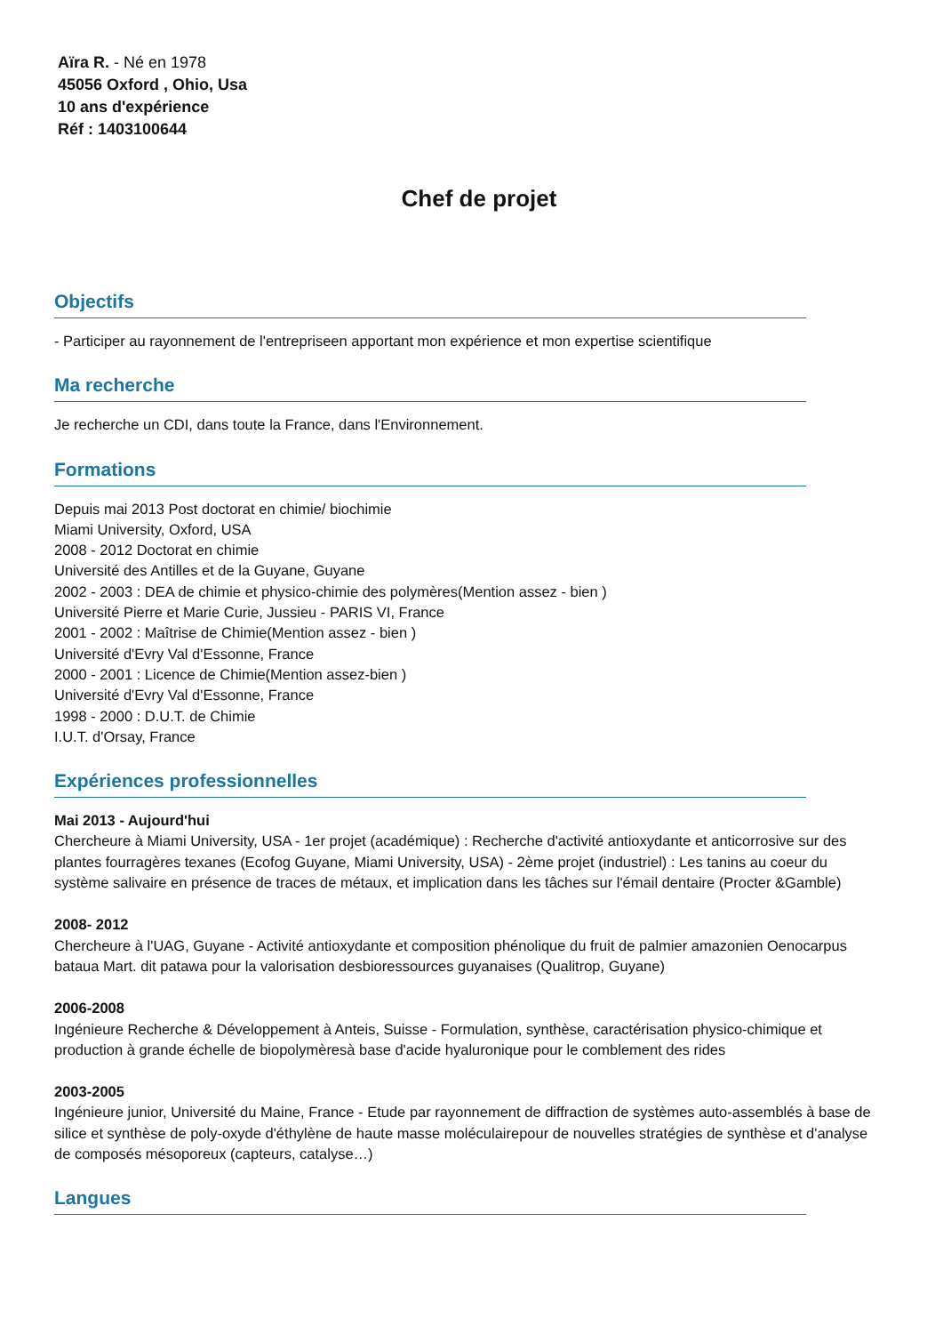Aïra R. - Né en 1978
45056 Oxford , Ohio, Usa
10 ans d'expérience
Réf : 1403100644
Chef de projet
Objectifs
- Participer au rayonnement de l'entrepriseen apportant mon expérience et mon expertise scientifique
Ma recherche
Je recherche un CDI, dans toute la France, dans l'Environnement.
Formations
Depuis mai 2013 Post doctorat en chimie/ biochimie
Miami University, Oxford, USA
2008 - 2012 Doctorat en chimie
Université des Antilles et de la Guyane, Guyane
2002 - 2003 : DEA de chimie et physico-chimie des polymères(Mention assez - bien )
Université Pierre et Marie Curie, Jussieu - PARIS VI, France
2001 - 2002 : Maîtrise de Chimie(Mention assez - bien )
Université d'Evry Val d'Essonne, France
2000 - 2001 : Licence de Chimie(Mention assez-bien )
Université d'Evry Val d'Essonne, France
1998 - 2000 : D.U.T. de Chimie
I.U.T. d'Orsay, France
Expériences professionnelles
Mai 2013 - Aujourd'hui
Chercheure à Miami University, USA - 1er projet (académique) : Recherche d'activité antioxydante et anticorrosive sur des plantes fourragères texanes (Ecofog Guyane, Miami University, USA) - 2ème projet (industriel) : Les tanins au coeur du système salivaire en présence de traces de métaux, et implication dans les tâches sur l'émail dentaire (Procter &Gamble)
2008- 2012
Chercheure à l'UAG, Guyane - Activité antioxydante et composition phénolique du fruit de palmier amazonien Oenocarpus bataua Mart. dit patawa pour la valorisation desbioressources guyanaises (Qualitrop, Guyane)
2006-2008
Ingénieure Recherche & Développement à Anteis, Suisse - Formulation, synthèse, caractérisation physico-chimique et production à grande échelle de biopolymèresà base d'acide hyaluronique pour le comblement des rides
2003-2005
Ingénieure junior, Université du Maine, France - Etude par rayonnement de diffraction de systèmes auto-assemblés à base de silice et synthèse de poly-oxyde d'éthylène de haute masse moléculairepour de nouvelles stratégies de synthèse et d'analyse de composés mésoporeux (capteurs, catalyse…)
Langues